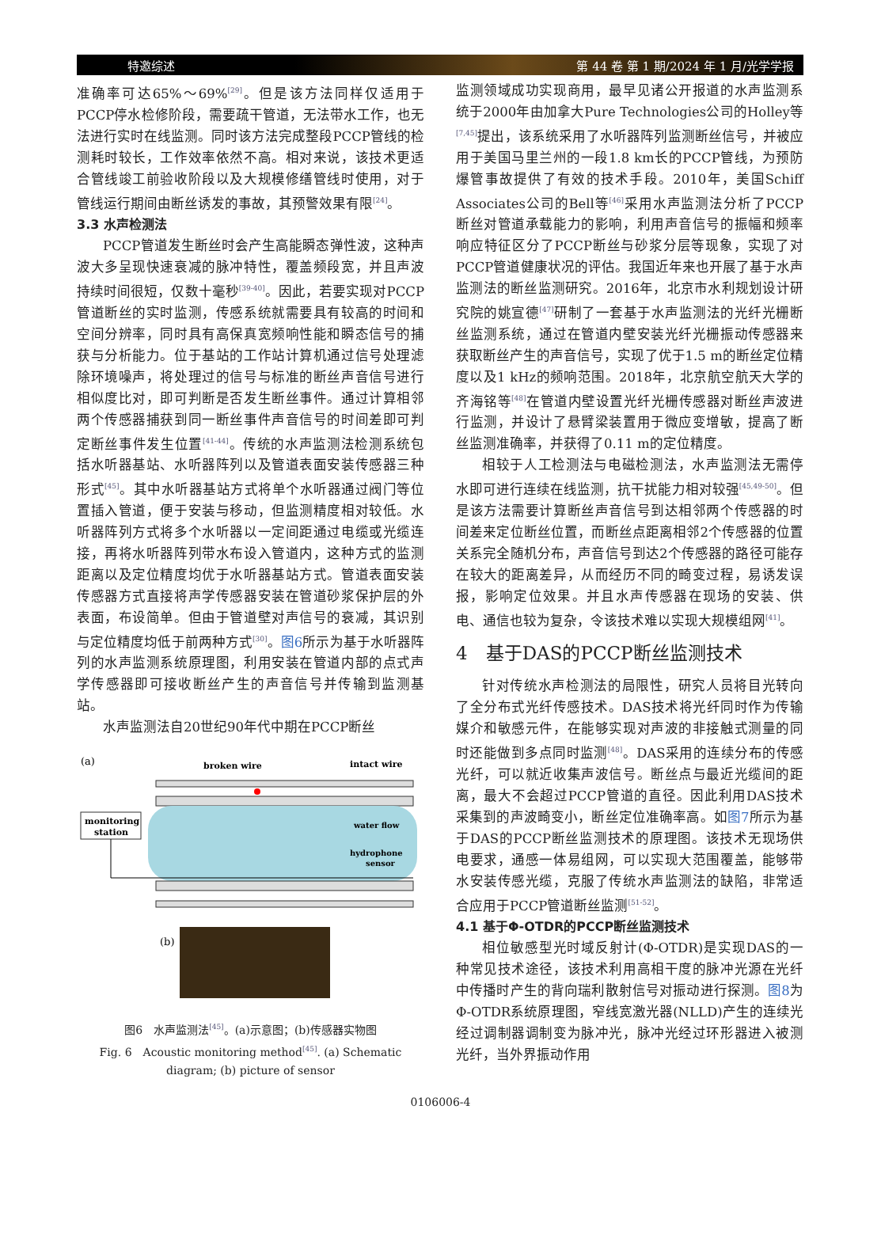特邀综述 第 44 卷 第 1 期/2024 年 1 月/光学学报
准确率可达65%～69%<sup>[29]</sup>。但是该方法同样仅适用于PCCP停水检修阶段，需要疏干管道，无法带水工作，也无法进行实时在线监测。同时该方法完成整段PCCP管线的检测耗时较长，工作效率依然不高。相对来说，该技术更适合管线竣工前验收阶段以及大规模修缮管线时使用，对于管线运行期间由断丝诱发的事故，其预警效果有限<sup>[24]</sup>。
3.3 水声检测法
PCCP管道发生断丝时会产生高能瞬态弹性波，这种声波大多呈现快速衰减的脉冲特性，覆盖频段宽，并且声波持续时间很短，仅数十毫秒<sup>[39-40]</sup>。因此，若要实现对PCCP管道断丝的实时监测，传感系统就需要具有较高的时间和空间分辨率，同时具有高保真宽频响性能和瞬态信号的捕获与分析能力。位于基站的工作站计算机通过信号处理滤除环境噪声，将处理过的信号与标准的断丝声音信号进行相似度比对，即可判断是否发生断丝事件。通过计算相邻两个传感器捕获到同一断丝事件声音信号的时间差即可判定断丝事件发生位置<sup>[41-44]</sup>。传统的水声监测法检测系统包括水听器基站、水听器阵列以及管道表面安装传感器三种形式<sup>[45]</sup>。其中水听器基站方式将单个水听器通过阀门等位置插入管道，便于安装与移动，但监测精度相对较低。水听器阵列方式将多个水听器以一定间距通过电缆或光缆连接，再将水听器阵列带水布设入管道内，这种方式的监测距离以及定位精度均优于水听器基站方式。管道表面安装传感器方式直接将声学传感器安装在管道砂浆保护层的外表面，布设简单。但由于管道壁对声信号的衰减，其识别与定位精度均低于前两种方式<sup>[30]</sup>。图6所示为基于水听器阵列的水声监测系统原理图，利用安装在管道内部的点式声学传感器即可接收断丝产生的声音信号并传输到监测基站。
水声监测法自20世纪90年代中期在PCCP断丝
(a)
broken wire
intact wire
monitoring
station
water flow
hydrophone
sensor
(b)
图6　水声监测法<sup>[45]</sup>。(a)示意图；(b)传感器实物图
Fig. 6　Acoustic monitoring method<sup>[45]</sup>. (a) Schematic diagram; (b) picture of sensor
监测领域成功实现商用，最早见诸公开报道的水声监测系统于2000年由加拿大Pure Technologies公司的Holley等<sup>[7,45]</sup>提出，该系统采用了水听器阵列监测断丝信号，并被应用于美国马里兰州的一段1.8 km长的PCCP管线，为预防爆管事故提供了有效的技术手段。2010年，美国Schiff Associates公司的Bell等<sup>[46]</sup>采用水声监测法分析了PCCP断丝对管道承载能力的影响，利用声音信号的振幅和频率响应特征区分了PCCP断丝与砂浆分层等现象，实现了对PCCP管道健康状况的评估。我国近年来也开展了基于水声监测法的断丝监测研究。2016年，北京市水利规划设计研究院的姚宣德<sup>[47]</sup>研制了一套基于水声监测法的光纤光栅断丝监测系统，通过在管道内壁安装光纤光栅振动传感器来获取断丝产生的声音信号，实现了优于1.5 m的断丝定位精度以及1 kHz的频响范围。2018年，北京航空航天大学的齐海铭等<sup>[48]</sup>在管道内壁设置光纤光栅传感器对断丝声波进行监测，并设计了悬臂梁装置用于微应变增敏，提高了断丝监测准确率，并获得了0.11 m的定位精度。
相较于人工检测法与电磁检测法，水声监测法无需停水即可进行连续在线监测，抗干扰能力相对较强<sup>[45,49-50]</sup>。但是该方法需要计算断丝声音信号到达相邻两个传感器的时间差来定位断丝位置，而断丝点距离相邻2个传感器的位置关系完全随机分布，声音信号到达2个传感器的路径可能存在较大的距离差异，从而经历不同的畸变过程，易诱发误报，影响定位效果。并且水声传感器在现场的安装、供电、通信也较为复杂，令该技术难以实现大规模组网<sup>[41]</sup>。
4　基于DAS的PCCP断丝监测技术
针对传统水声检测法的局限性，研究人员将目光转向了全分布式光纤传感技术。DAS技术将光纤同时作为传输媒介和敏感元件，在能够实现对声波的非接触式测量的同时还能做到多点同时监测<sup>[48]</sup>。DAS采用的连续分布的传感光纤，可以就近收集声波信号。断丝点与最近光缆间的距离，最大不会超过PCCP管道的直径。因此利用DAS技术采集到的声波畸变小，断丝定位准确率高。如图7所示为基于DAS的PCCP断丝监测技术的原理图。该技术无现场供电要求，通感一体易组网，可以实现大范围覆盖，能够带水安装传感光缆，克服了传统水声监测法的缺陷，非常适合应用于PCCP管道断丝监测<sup>[51-52]</sup>。
4.1 基于Φ-OTDR的PCCP断丝监测技术
相位敏感型光时域反射计(Φ-OTDR)是实现DAS的一种常见技术途径，该技术利用高相干度的脉冲光源在光纤中传播时产生的背向瑞利散射信号对振动进行探测。图8为Φ-OTDR系统原理图，窄线宽激光器(NLLD)产生的连续光经过调制器调制变为脉冲光，脉冲光经过环形器进入被测光纤，当外界振动作用
0106006-4